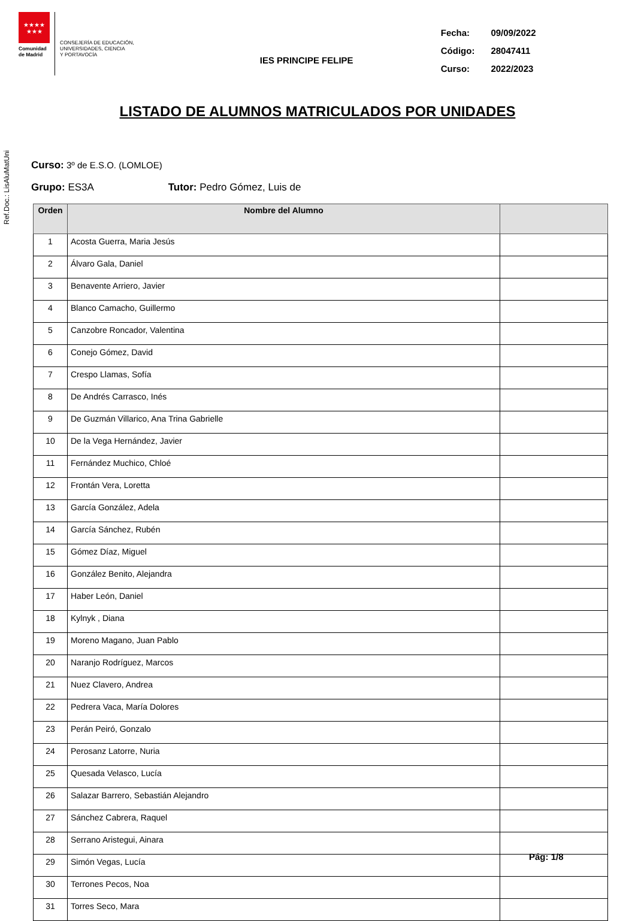★★★★
★★★
Comunidad
de Madrid
CONSEJERÍA DE EDUCACIÓN,
UNIVERSIDADES, CIENCIA
Y PORTAVOCÍA
IES PRINCIPE FELIPE
| Fecha: | 09/09/2022 |
| Código: | 28047411 |
| Curso: | 2022/2023 |
Ref.Doc.: LisAluMatUni
LISTADO DE ALUMNOS MATRICULADOS POR UNIDADES
Curso: 3º de E.S.O. (LOMLOE)
Grupo: ES3A Tutor: Pedro Gómez, Luis de
| Orden | Nombre del Alumno | |
| --- | --- | --- |
| 1 | Acosta Guerra, Maria Jesús | |
| 2 | Álvaro Gala, Daniel | |
| 3 | Benavente Arriero, Javier | |
| 4 | Blanco Camacho, Guillermo | |
| 5 | Canzobre Roncador, Valentina | |
| 6 | Conejo Gómez, David | |
| 7 | Crespo Llamas, Sofía | |
| 8 | De Andrés Carrasco, Inés | |
| 9 | De Guzmán Villarico, Ana Trina Gabrielle | |
| 10 | De la Vega Hernández, Javier | |
| 11 | Fernández Muchico, Chloé | |
| 12 | Frontán Vera, Loretta | |
| 13 | García González, Adela | |
| 14 | García Sánchez, Rubén | |
| 15 | Gómez Díaz, Miguel | |
| 16 | González Benito, Alejandra | |
| 17 | Haber León, Daniel | |
| 18 | Kylnyk , Diana | |
| 19 | Moreno Magano, Juan Pablo | |
| 20 | Naranjo Rodríguez, Marcos | |
| 21 | Nuez Clavero, Andrea | |
| 22 | Pedrera Vaca, María Dolores | |
| 23 | Perán Peiró, Gonzalo | |
| 24 | Perosanz Latorre, Nuria | |
| 25 | Quesada Velasco, Lucía | |
| 26 | Salazar Barrero, Sebastián Alejandro | |
| 27 | Sánchez Cabrera, Raquel | |
| 28 | Serrano Aristegui, Ainara | |
| 29 | Simón Vegas, Lucía | |
| 30 | Terrones Pecos, Noa | |
| 31 | Torres Seco, Mara | |
Pág: 1/8